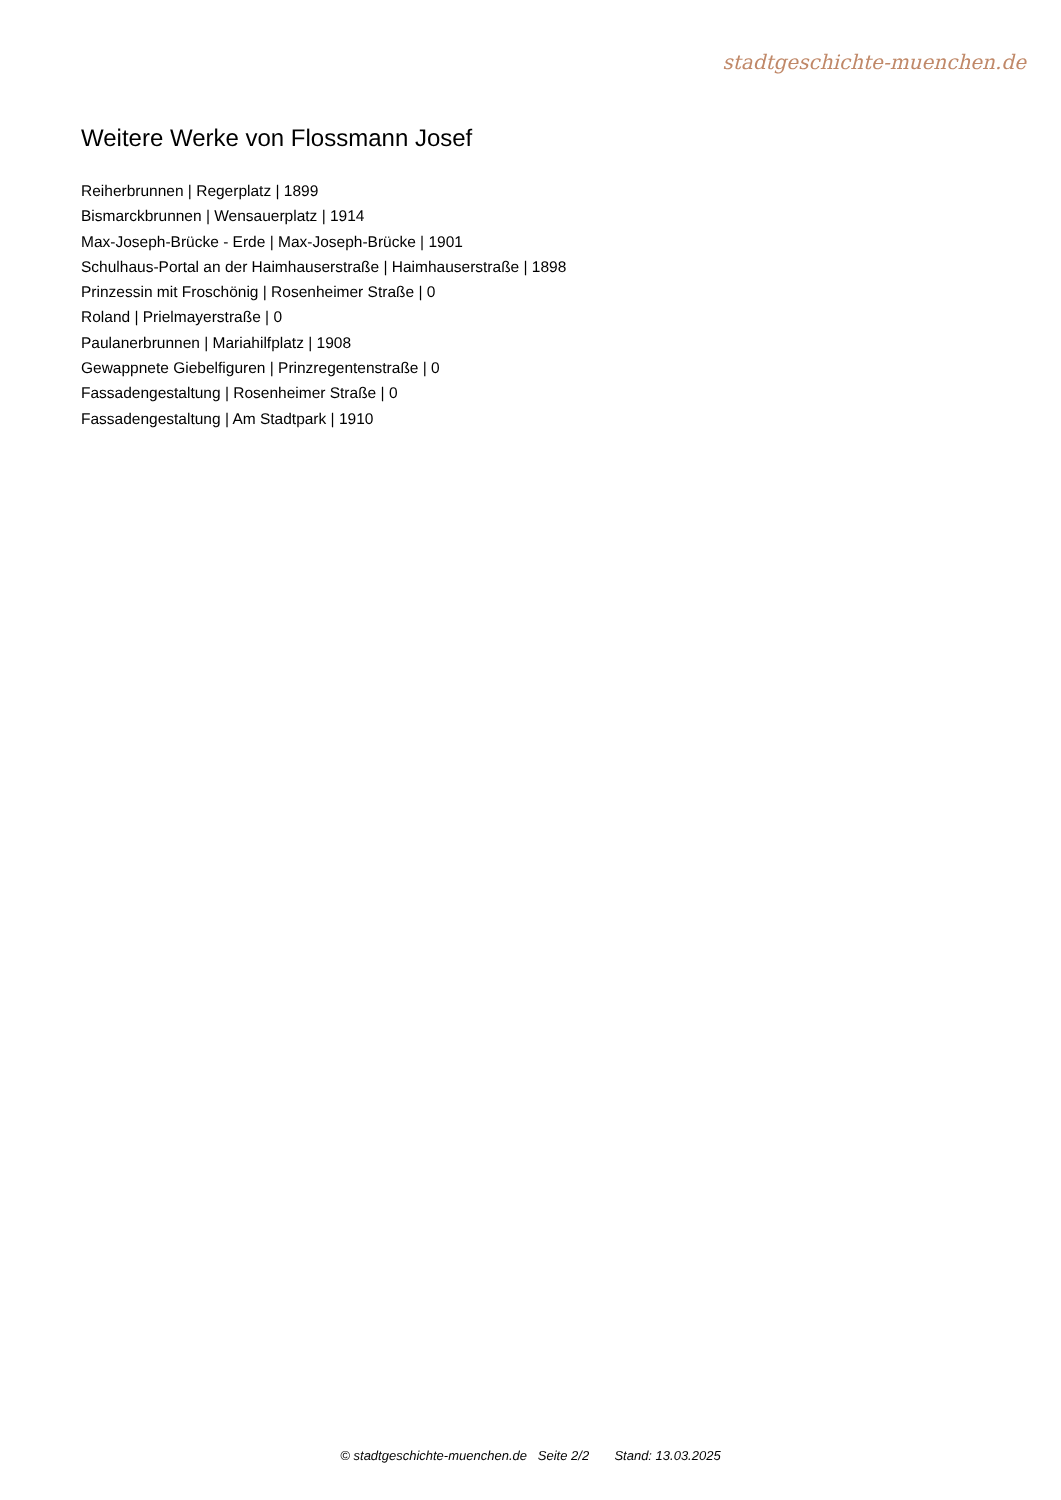stadtgeschichte-muenchen.de
Weitere Werke von Flossmann Josef
Reiherbrunnen | Regerplatz | 1899
Bismarckbrunnen | Wensauerplatz | 1914
Max-Joseph-Brücke - Erde | Max-Joseph-Brücke | 1901
Schulhaus-Portal an der Haimhauserstraße | Haimhauserstraße | 1898
Prinzessin mit Froschönig | Rosenheimer Straße | 0
Roland | Prielmayerstraße | 0
Paulanerbrunnen | Mariahilfplatz | 1908
Gewappnete Giebelfiguren | Prinzregentenstraße | 0
Fassadengestaltung | Rosenheimer Straße | 0
Fassadengestaltung | Am Stadtpark | 1910
© stadtgeschichte-muenchen.de Seite 2/2 Stand: 13.03.2025